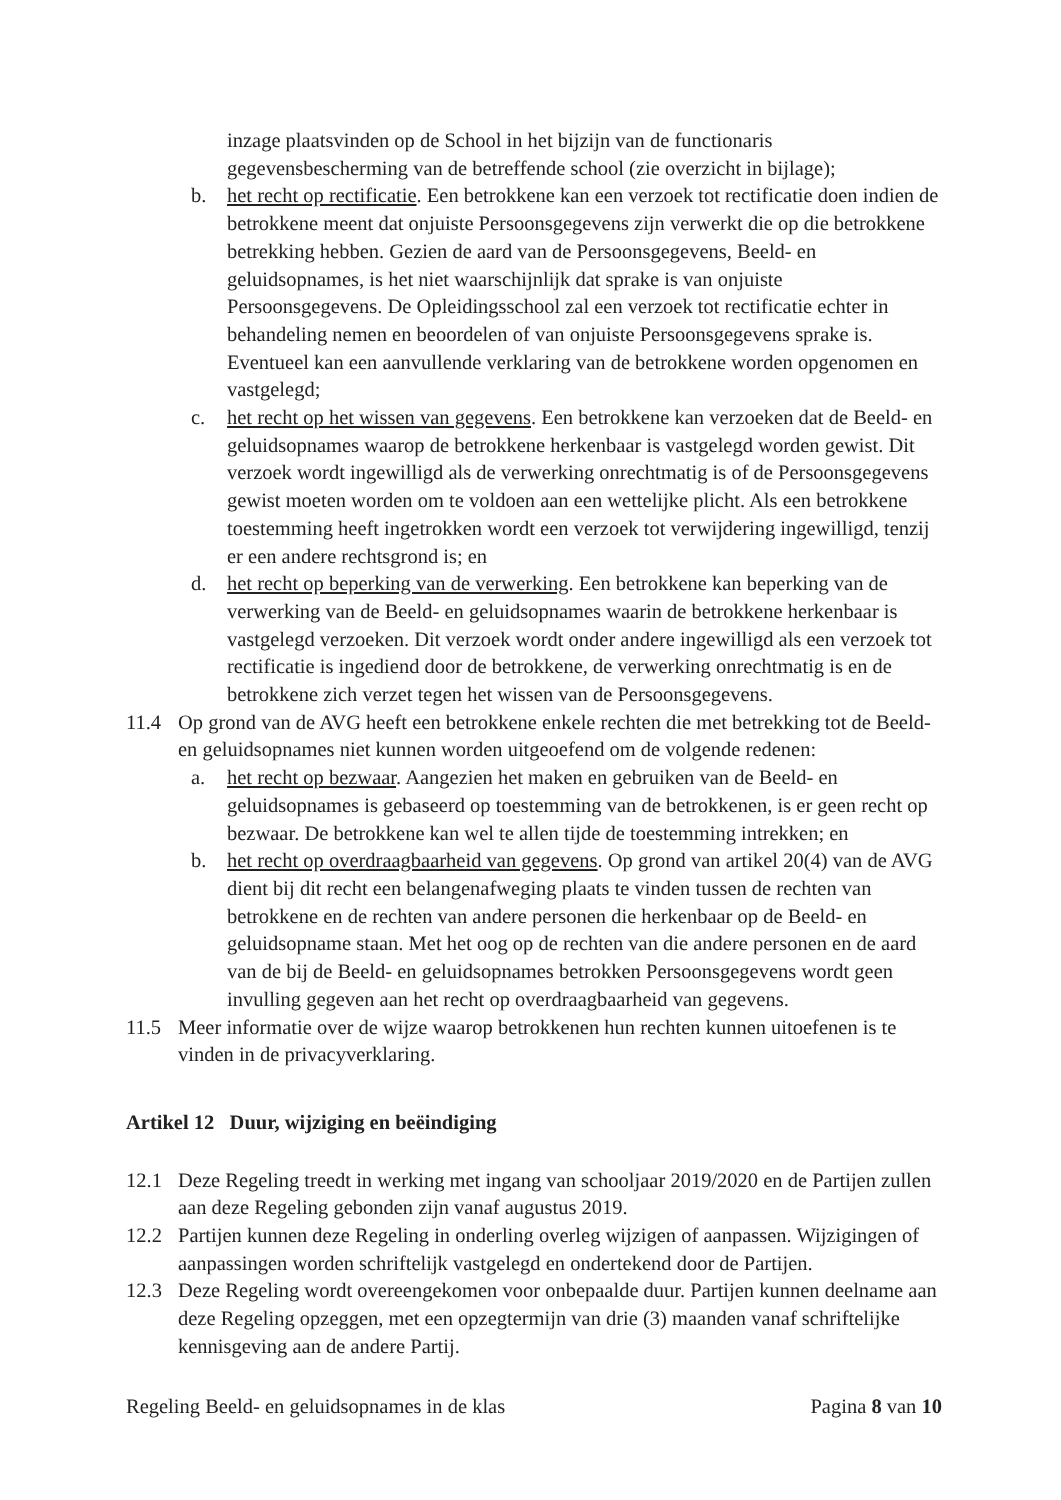inzage plaatsvinden op de School in het bijzijn van de functionaris gegevensbescherming van de betreffende school (zie overzicht in bijlage);
b. het recht op rectificatie. Een betrokkene kan een verzoek tot rectificatie doen indien de betrokkene meent dat onjuiste Persoonsgegevens zijn verwerkt die op die betrokkene betrekking hebben. Gezien de aard van de Persoonsgegevens, Beeld- en geluidsopnames, is het niet waarschijnlijk dat sprake is van onjuiste Persoonsgegevens. De Opleidingsschool zal een verzoek tot rectificatie echter in behandeling nemen en beoordelen of van onjuiste Persoonsgegevens sprake is. Eventueel kan een aanvullende verklaring van de betrokkene worden opgenomen en vastgelegd;
c. het recht op het wissen van gegevens. Een betrokkene kan verzoeken dat de Beeld- en geluidsopnames waarop de betrokkene herkenbaar is vastgelegd worden gewist. Dit verzoek wordt ingewilligd als de verwerking onrechtmatig is of de Persoonsgegevens gewist moeten worden om te voldoen aan een wettelijke plicht. Als een betrokkene toestemming heeft ingetrokken wordt een verzoek tot verwijdering ingewilligd, tenzij er een andere rechtsgrond is; en
d. het recht op beperking van de verwerking. Een betrokkene kan beperking van de verwerking van de Beeld- en geluidsopnames waarin de betrokkene herkenbaar is vastgelegd verzoeken. Dit verzoek wordt onder andere ingewilligd als een verzoek tot rectificatie is ingediend door de betrokkene, de verwerking onrechtmatig is en de betrokkene zich verzet tegen het wissen van de Persoonsgegevens.
11.4 Op grond van de AVG heeft een betrokkene enkele rechten die met betrekking tot de Beeld- en geluidsopnames niet kunnen worden uitgeoefend om de volgende redenen:
a. het recht op bezwaar. Aangezien het maken en gebruiken van de Beeld- en geluidsopnames is gebaseerd op toestemming van de betrokkenen, is er geen recht op bezwaar. De betrokkene kan wel te allen tijde de toestemming intrekken; en
b. het recht op overdraagbaarheid van gegevens. Op grond van artikel 20(4) van de AVG dient bij dit recht een belangenafweging plaats te vinden tussen de rechten van betrokkene en de rechten van andere personen die herkenbaar op de Beeld- en geluidsopname staan. Met het oog op de rechten van die andere personen en de aard van de bij de Beeld- en geluidsopnames betrokken Persoonsgegevens wordt geen invulling gegeven aan het recht op overdraagbaarheid van gegevens.
11.5 Meer informatie over de wijze waarop betrokkenen hun rechten kunnen uitoefenen is te vinden in de privacyverklaring.
Artikel 12 Duur, wijziging en beëindiging
12.1 Deze Regeling treedt in werking met ingang van schooljaar 2019/2020 en de Partijen zullen aan deze Regeling gebonden zijn vanaf augustus 2019.
12.2 Partijen kunnen deze Regeling in onderling overleg wijzigen of aanpassen. Wijzigingen of aanpassingen worden schriftelijk vastgelegd en ondertekend door de Partijen.
12.3 Deze Regeling wordt overeengekomen voor onbepaalde duur. Partijen kunnen deelname aan deze Regeling opzeggen, met een opzegtermijn van drie (3) maanden vanaf schriftelijke kennisgeving aan de andere Partij.
Regeling Beeld- en geluidsopnames in de klas Pagina 8 van 10